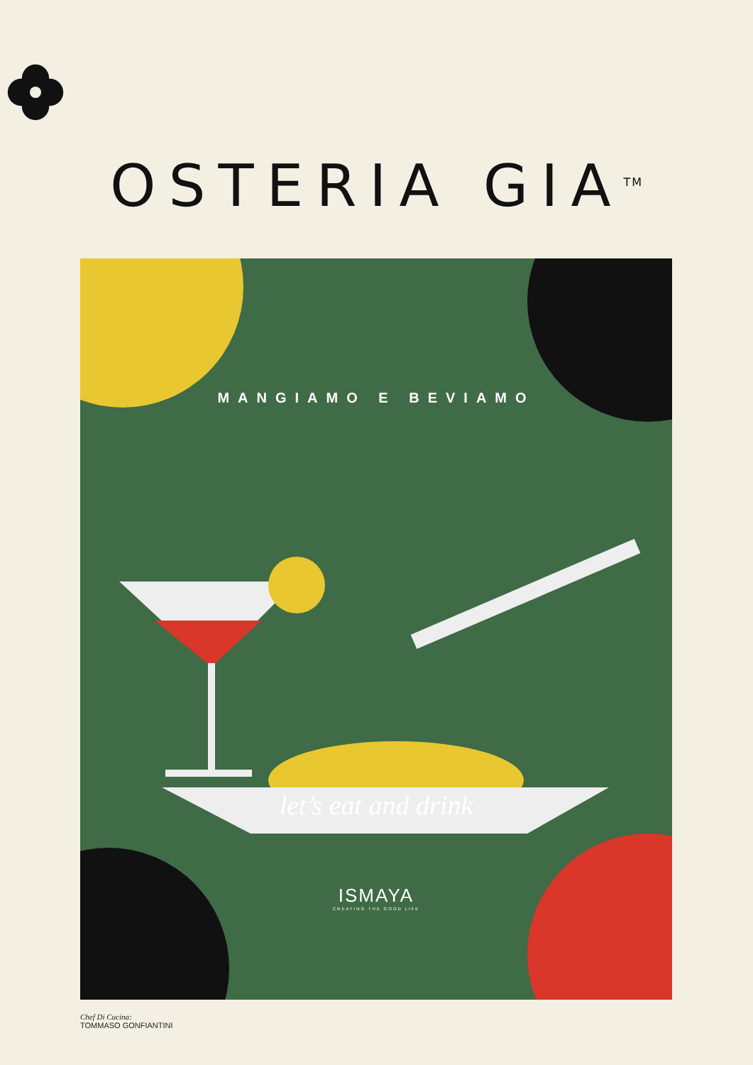OSTERIA GIA<sup>TM</sup>
MANGIAMO E BEVIAMO
let’s eat and drink
ISMAYA
CREATING THE GOOD LIFE
Chef Di Cucina:
TOMMASO GONFIANTINI